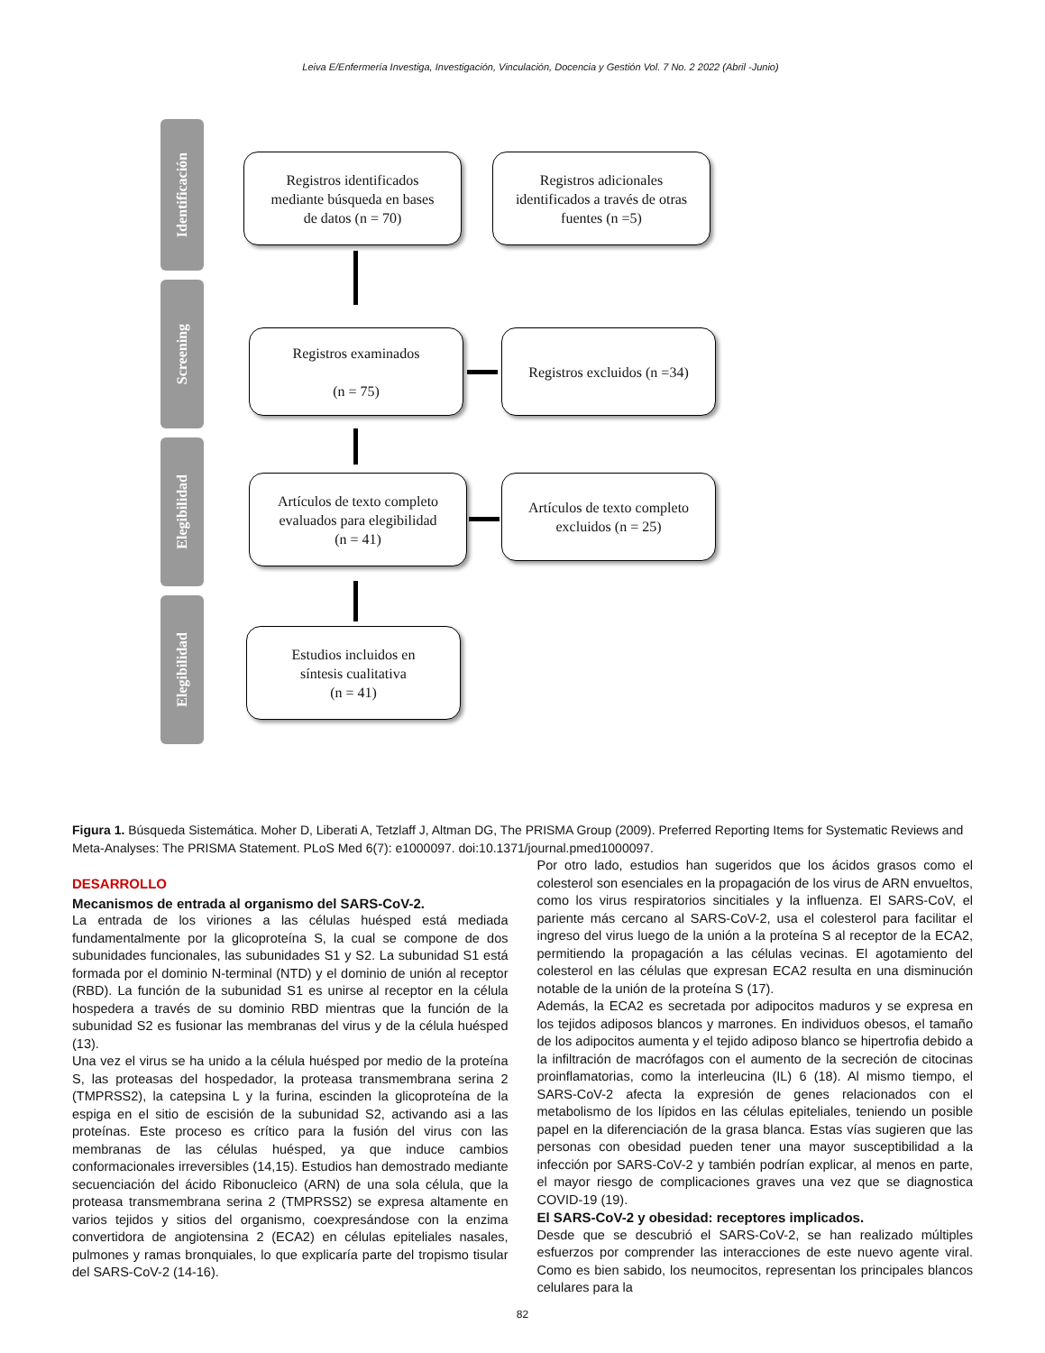Leiva E/Enfermería Investiga, Investigación, Vinculación, Docencia y Gestión Vol. 7 No. 2 2022 (Abril -Junio)
Identificación
Screening
Elegibilidad
Elegibilidad
Registros identificados
mediante búsqueda en bases
de datos (n = 70)
Registros adicionales
identificados a través de otras
fuentes (n =5)
Registros examinados
(n = 75)
Registros excluidos (n =34)
Artículos de texto completo
evaluados para elegibilidad
(n = 41)
Artículos de texto completo
excluidos (n = 25)
Estudios incluidos en
síntesis cualitativa
(n = 41)
Figura 1. Búsqueda Sistemática. Moher D, Liberati A, Tetzlaff J, Altman DG, The PRISMA Group (2009). Preferred Reporting Items for Systematic Reviews and Meta-Analyses: The PRISMA Statement. PLoS Med 6(7): e1000097. doi:10.1371/journal.pmed1000097.
DESARROLLO
Mecanismos de entrada al organismo del SARS-CoV-2.
La entrada de los viriones a las células huésped está mediada fundamentalmente por la glicoproteína S, la cual se compone de dos subunidades funcionales, las subunidades S1 y S2. La subunidad S1 está formada por el dominio N-terminal (NTD) y el dominio de unión al receptor (RBD). La función de la subunidad S1 es unirse al receptor en la célula hospedera a través de su dominio RBD mientras que la función de la subunidad S2 es fusionar las membranas del virus y de la célula huésped (13).
Una vez el virus se ha unido a la célula huésped por medio de la proteína S, las proteasas del hospedador, la proteasa transmembrana serina 2 (TMPRSS2), la catepsina L y la furina, escinden la glicoproteína de la espiga en el sitio de escisión de la subunidad S2, activando asi a las proteínas. Este proceso es crítico para la fusión del virus con las membranas de las células huésped, ya que induce cambios conformacionales irreversibles (14,15). Estudios han demostrado mediante secuenciación del ácido Ribonucleico (ARN) de una sola célula, que la proteasa transmembrana serina 2 (TMPRSS2) se expresa altamente en varios tejidos y sitios del organismo, coexpresándose con la enzima convertidora de angiotensina 2 (ECA2) en células epiteliales nasales, pulmones y ramas bronquiales, lo que explicaría parte del tropismo tisular del SARS-CoV-2 (14-16).
Por otro lado, estudios han sugeridos que los ácidos grasos como el colesterol son esenciales en la propagación de los virus de ARN envueltos, como los virus respiratorios sincitiales y la influenza. El SARS-CoV, el pariente más cercano al SARS-CoV-2, usa el colesterol para facilitar el ingreso del virus luego de la unión a la proteína S al receptor de la ECA2, permitiendo la propagación a las células vecinas. El agotamiento del colesterol en las células que expresan ECA2 resulta en una disminución notable de la unión de la proteína S (17).
Además, la ECA2 es secretada por adipocitos maduros y se expresa en los tejidos adiposos blancos y marrones. En individuos obesos, el tamaño de los adipocitos aumenta y el tejido adiposo blanco se hipertrofia debido a la infiltración de macrófagos con el aumento de la secreción de citocinas proinflamatorias, como la interleucina (IL) 6 (18). Al mismo tiempo, el SARS-CoV-2 afecta la expresión de genes relacionados con el metabolismo de los lípidos en las células epiteliales, teniendo un posible papel en la diferenciación de la grasa blanca. Estas vías sugieren que las personas con obesidad pueden tener una mayor susceptibilidad a la infección por SARS-CoV-2 y también podrían explicar, al menos en parte, el mayor riesgo de complicaciones graves una vez que se diagnostica COVID-19 (19).
El SARS-CoV-2 y obesidad: receptores implicados.
Desde que se descubrió el SARS-CoV-2, se han realizado múltiples esfuerzos por comprender las interacciones de este nuevo agente viral. Como es bien sabido, los neumocitos, representan los principales blancos celulares para la
82